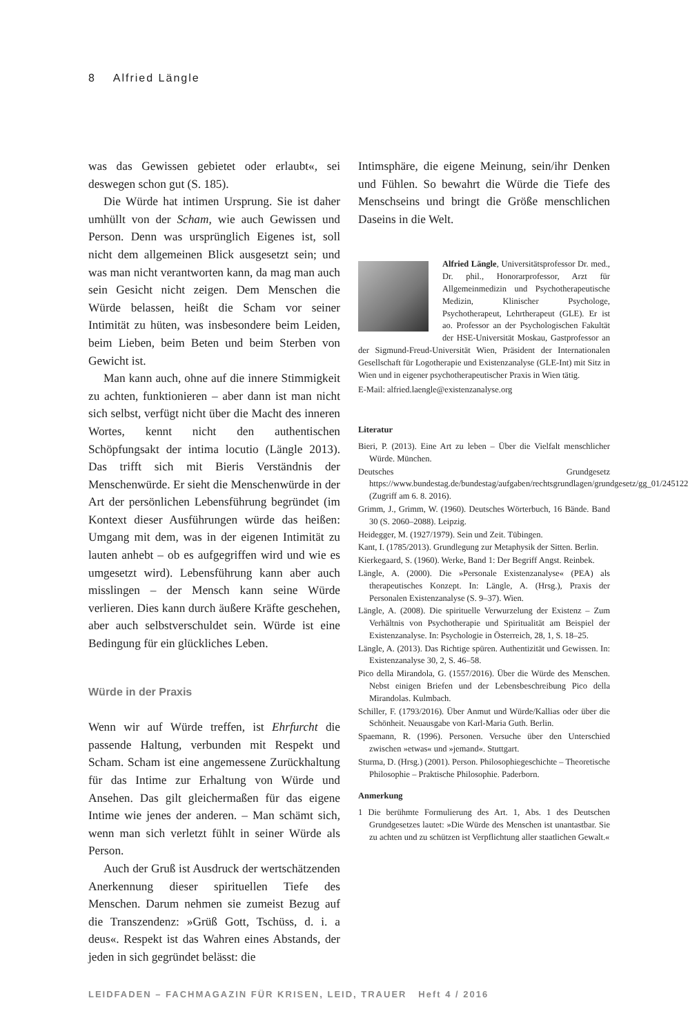8 Alfried Längle
was das Gewissen gebietet oder erlaubt«, sei deswegen schon gut (S. 185).
Die Würde hat intimen Ursprung. Sie ist daher umhüllt von der Scham, wie auch Gewissen und Person. Denn was ursprünglich Eigenes ist, soll nicht dem allgemeinen Blick ausgesetzt sein; und was man nicht verantworten kann, da mag man auch sein Gesicht nicht zeigen. Dem Menschen die Würde belassen, heißt die Scham vor seiner Intimität zu hüten, was insbesondere beim Leiden, beim Lieben, beim Beten und beim Sterben von Gewicht ist.
Man kann auch, ohne auf die innere Stimmigkeit zu achten, funktionieren – aber dann ist man nicht sich selbst, verfügt nicht über die Macht des inneren Wortes, kennt nicht den authentischen Schöpfungsakt der intima locutio (Längle 2013). Das trifft sich mit Bieris Verständnis der Menschenwürde. Er sieht die Menschenwürde in der Art der persönlichen Lebensführung begründet (im Kontext dieser Ausführungen würde das heißen: Umgang mit dem, was in der eigenen Intimität zu lauten anhebt – ob es aufgegriffen wird und wie es umgesetzt wird). Lebensführung kann aber auch misslingen – der Mensch kann seine Würde verlieren. Dies kann durch äußere Kräfte geschehen, aber auch selbstverschuldet sein. Würde ist eine Bedingung für ein glückliches Leben.
Würde in der Praxis
Wenn wir auf Würde treffen, ist Ehrfurcht die passende Haltung, verbunden mit Respekt und Scham. Scham ist eine angemessene Zurückhaltung für das Intime zur Erhaltung von Würde und Ansehen. Das gilt gleichermaßen für das eigene Intime wie jenes der anderen. – Man schämt sich, wenn man sich verletzt fühlt in seiner Würde als Person.
Auch der Gruß ist Ausdruck der wertschätzenden Anerkennung dieser spirituellen Tiefe des Menschen. Darum nehmen sie zumeist Bezug auf die Transzendenz: »Grüß Gott, Tschüss, d. i. a deus«. Respekt ist das Wahren eines Abstands, der jeden in sich gegründet belässt: die
Intimsphäre, die eigene Meinung, sein/ihr Denken und Fühlen. So bewahrt die Würde die Tiefe des Menschseins und bringt die Größe menschlichen Daseins in die Welt.
Alfried Längle, Universitätsprofessor Dr. med., Dr. phil., Honorarprofessor, Arzt für Allgemeinmedizin und Psychotherapeutische Medizin, Klinischer Psychologe, Psychotherapeut, Lehrtherapeut (GLE). Er ist ao. Professor an der Psychologischen Fakultät der HSE-Universität Moskau, Gastprofessor an der Sigmund-Freud-Universität Wien, Präsident der Internationalen Gesellschaft für Logotherapie und Existenzanalyse (GLE-Int) mit Sitz in Wien und in eigener psychotherapeutischer Praxis in Wien tätig.
E-Mail: alfried.laengle@existenzanalyse.org
Literatur
Bieri, P. (2013). Eine Art zu leben – Über die Vielfalt menschlicher Würde. München.
Deutsches Grundgesetz https://www.bundestag.de/bundestag/aufgaben/rechtsgrundlagen/grundgesetz/gg_01/245122 (Zugriff am 6. 8. 2016).
Grimm, J., Grimm, W. (1960). Deutsches Wörterbuch, 16 Bände. Band 30 (S. 2060–2088). Leipzig.
Heidegger, M. (1927/1979). Sein und Zeit. Tübingen.
Kant, I. (1785/2013). Grundlegung zur Metaphysik der Sitten. Berlin.
Kierkegaard, S. (1960). Werke, Band 1: Der Begriff Angst. Reinbek.
Längle, A. (2000). Die »Personale Existenzanalyse« (PEA) als therapeutisches Konzept. In: Längle, A. (Hrsg.), Praxis der Personalen Existenzanalyse (S. 9–37). Wien.
Längle, A. (2008). Die spirituelle Verwurzelung der Existenz – Zum Verhältnis von Psychotherapie und Spiritualität am Beispiel der Existenzanalyse. In: Psychologie in Österreich, 28, 1, S. 18–25.
Längle, A. (2013). Das Richtige spüren. Authentizität und Gewissen. In: Existenzanalyse 30, 2, S. 46–58.
Pico della Mirandola, G. (1557/2016). Über die Würde des Menschen. Nebst einigen Briefen und der Lebensbeschreibung Pico della Mirandolas. Kulmbach.
Schiller, F. (1793/2016). Über Anmut und Würde/Kallias oder über die Schönheit. Neuausgabe von Karl-Maria Guth. Berlin.
Spaemann, R. (1996). Personen. Versuche über den Unterschied zwischen »etwas« und »jemand«. Stuttgart.
Sturma, D. (Hrsg.) (2001). Person. Philosophiegeschichte – Theoretische Philosophie – Praktische Philosophie. Paderborn.
Anmerkung
1 Die berühmte Formulierung des Art. 1, Abs. 1 des Deutschen Grundgesetzes lautet: »Die Würde des Menschen ist unantastbar. Sie zu achten und zu schützen ist Verpflichtung aller staatlichen Gewalt.«
LEIDFADEN – FACHMAGAZIN FÜR KRISEN, LEID, TRAUER Heft 4 / 2016